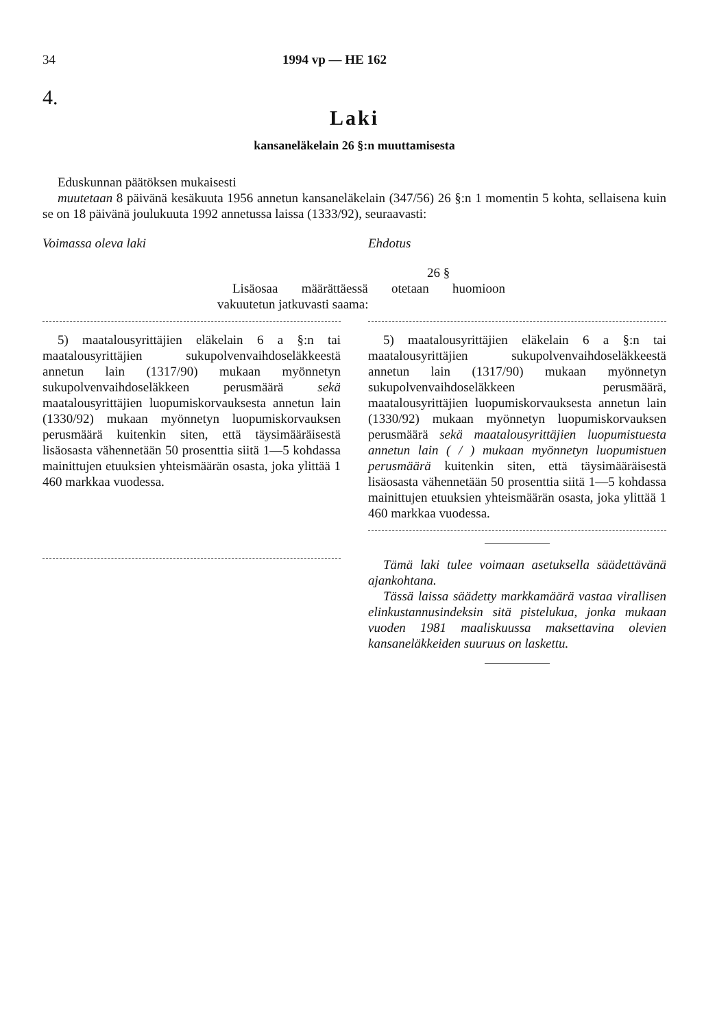34 1994 vp — HE 162
4.
Laki
kansaneläkelain 26 §:n muuttamisesta
Eduskunnan päätöksen mukaisesti
muutetaan 8 päivänä kesäkuuta 1956 annetun kansaneläkelain (347/56) 26 §:n 1 momentin 5 kohta, sellaisena kuin se on 18 päivänä joulukuuta 1992 annetussa laissa (1333/92), seuraavasti:
Voimassa oleva laki Ehdotus
26 §
Lisäosaa määrättäessä otetaan huomioon vakuutetun jatkuvasti saama:
5) maatalousyrittäjien eläkelain 6 a §:n tai maatalousyrittäjien sukupolvenvaihdoseläkkeestä annetun lain (1317/90) mukaan myönnetyn sukupolvenvaihdoseläkkeen perusmäärä sekä maatalousyrittäjien luopumiskorvauksesta annetun lain (1330/92) mukaan myönnetyn luopumiskorvauksen perusmäärä kuitenkin siten, että täysimääräisestä lisäosasta vähennetään 50 prosenttia siitä 1—5 kohdassa mainittujen etuuksien yhteismäärän osasta, joka ylittää 1 460 markkaa vuodessa.
5) maatalousyrittäjien eläkelain 6 a §:n tai maatalousyrittäjien sukupolvenvaihdoseläkkeestä annetun lain (1317/90) mukaan myönnetyn sukupolvenvaihdoseläkkeen perusmäärä, maatalousyrittäjien luopumiskorvauksesta annetun lain (1330/92) mukaan myönnetyn luopumiskorvauksen perusmäärä sekä maatalousyrittäjien luopumistuesta annetun lain ( / ) mukaan myönnetyn luopumistuen perusmäärä kuitenkin siten, että täysimääräisestä lisäosasta vähennetään 50 prosenttia siitä 1—5 kohdassa mainittujen etuuksien yhteismäärän osasta, joka ylittää 1 460 markkaa vuodessa.
Tämä laki tulee voimaan asetuksella säädettävänä ajankohtana.
Tässä laissa säädetty markkamäärä vastaa virallisen elinkustannusindeksin sitä pistelukua, jonka mukaan vuoden 1981 maaliskuussa maksettavina olevien kansaneläkkeiden suuruus on laskettu.